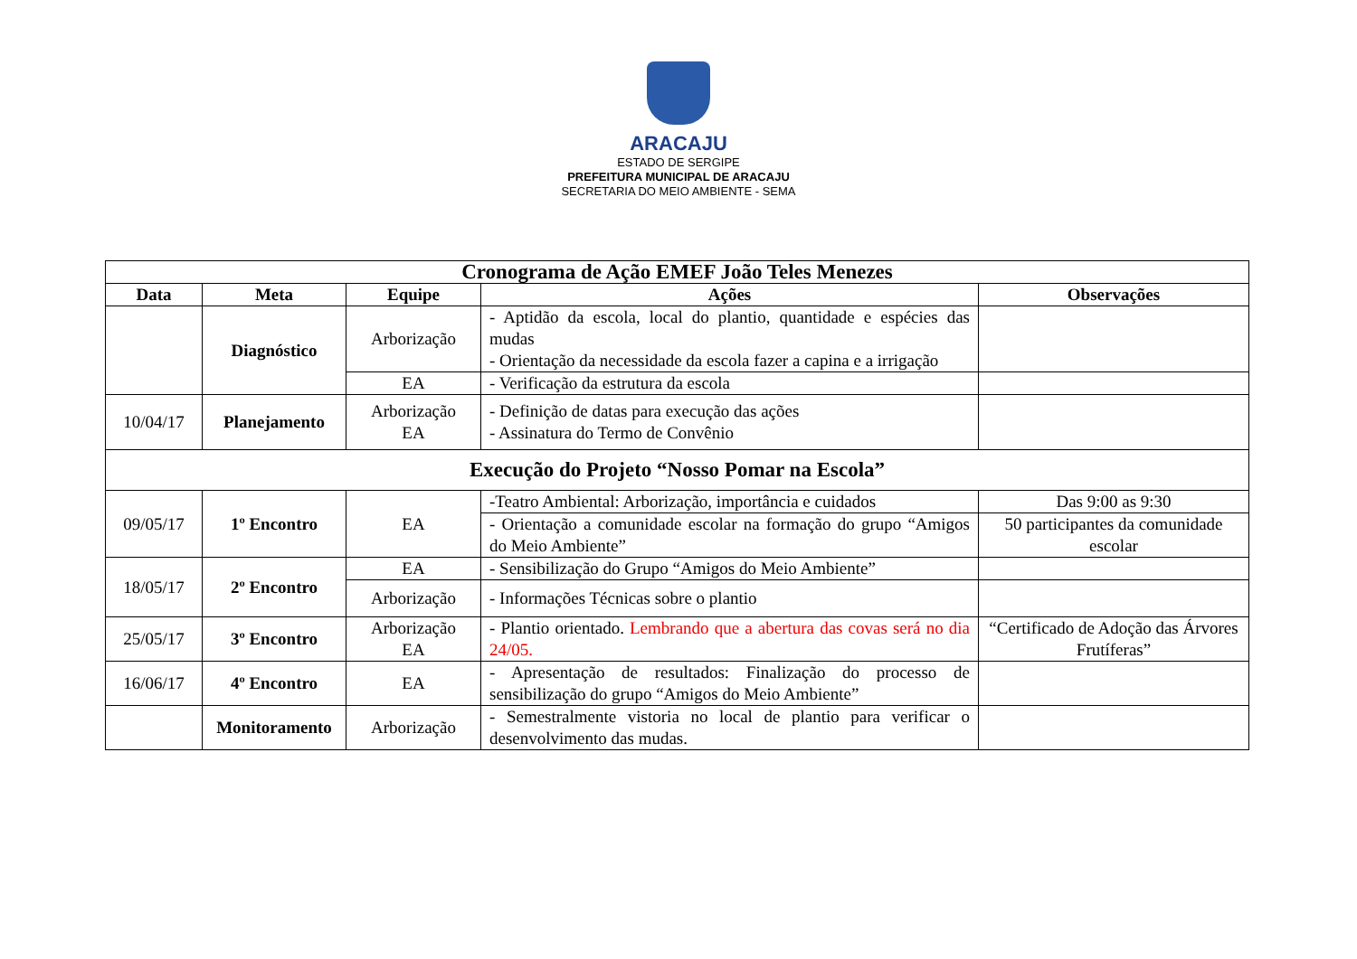ARACAJU
ESTADO DE SERGIPE
PREFEITURA MUNICIPAL DE ARACAJU
SECRETARIA DO MEIO AMBIENTE - SEMA
| Cronograma de Ação EMEF João Teles Menezes | | | | |
| --- | --- | --- | --- | --- |
| Data | Meta | Equipe | Ações | Observações |
| | Diagnóstico | Arborização | - Aptidão da escola, local do plantio, quantidade e espécies das mudas - Orientação da necessidade da escola fazer a capina e a irrigação | |
| | | EA | - Verificação da estrutura da escola | |
| 10/04/17 | Planejamento | Arborização EA | - Definição de datas para execução das ações - Assinatura do Termo de Convênio | |
| Execução do Projeto “Nosso Pomar na Escola” | | | | |
| 09/05/17 | 1º Encontro | EA | -Teatro Ambiental: Arborização, importância e cuidados | Das 9:00 as 9:30 |
| | | | - Orientação a comunidade escolar na formação do grupo “Amigos do Meio Ambiente” | 50 participantes da comunidade escolar |
| 18/05/17 | 2º Encontro | EA | - Sensibilização do Grupo “Amigos do Meio Ambiente” | |
| | | Arborização | - Informações Técnicas sobre o plantio | |
| 25/05/17 | 3º Encontro | Arborização EA | - Plantio orientado. Lembrando que a abertura das covas será no dia 24/05. | “Certificado de Adoção das Árvores Frutíferas” |
| 16/06/17 | 4º Encontro | EA | - Apresentação de resultados: Finalização do processo de sensibilização do grupo “Amigos do Meio Ambiente” | |
| | Monitoramento | Arborização | - Semestralmente vistoria no local de plantio para verificar o desenvolvimento das mudas. | |